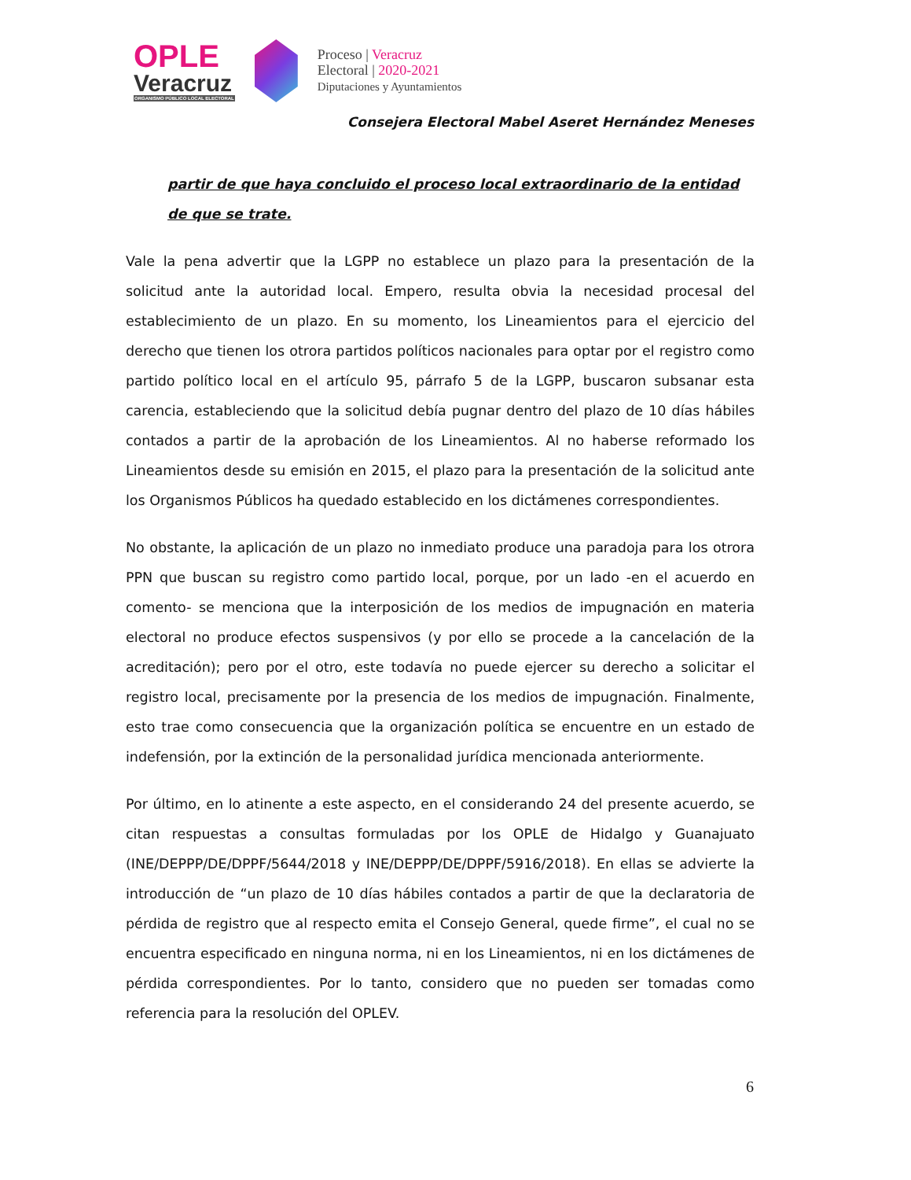OPLE
Veracruz
ORGANISMO PÚBLICO LOCAL ELECTORAL
Proceso | Veracruz
Electoral | 2020-2021
Diputaciones y Ayuntamientos
Consejera Electoral Mabel Aseret Hernández Meneses
partir de que haya concluido el proceso local extraordinario de la entidad
de que se trate.
Vale la pena advertir que la LGPP no establece un plazo para la presentación de la solicitud ante la autoridad local. Empero, resulta obvia la necesidad procesal del establecimiento de un plazo. En su momento, los Lineamientos para el ejercicio del derecho que tienen los otrora partidos políticos nacionales para optar por el registro como partido político local en el artículo 95, párrafo 5 de la LGPP, buscaron subsanar esta carencia, estableciendo que la solicitud debía pugnar dentro del plazo de 10 días hábiles contados a partir de la aprobación de los Lineamientos. Al no haberse reformado los Lineamientos desde su emisión en 2015, el plazo para la presentación de la solicitud ante los Organismos Públicos ha quedado establecido en los dictámenes correspondientes.
No obstante, la aplicación de un plazo no inmediato produce una paradoja para los otrora PPN que buscan su registro como partido local, porque, por un lado -en el acuerdo en comento- se menciona que la interposición de los medios de impugnación en materia electoral no produce efectos suspensivos (y por ello se procede a la cancelación de la acreditación); pero por el otro, este todavía no puede ejercer su derecho a solicitar el registro local, precisamente por la presencia de los medios de impugnación. Finalmente, esto trae como consecuencia que la organización política se encuentre en un estado de indefensión, por la extinción de la personalidad jurídica mencionada anteriormente.
Por último, en lo atinente a este aspecto, en el considerando 24 del presente acuerdo, se citan respuestas a consultas formuladas por los OPLE de Hidalgo y Guanajuato (INE/DEPPP/DE/DPPF/5644/2018 y INE/DEPPP/DE/DPPF/5916/2018). En ellas se advierte la introducción de “un plazo de 10 días hábiles contados a partir de que la declaratoria de pérdida de registro que al respecto emita el Consejo General, quede firme”, el cual no se encuentra especificado en ninguna norma, ni en los Lineamientos, ni en los dictámenes de pérdida correspondientes. Por lo tanto, considero que no pueden ser tomadas como referencia para la resolución del OPLEV.
6